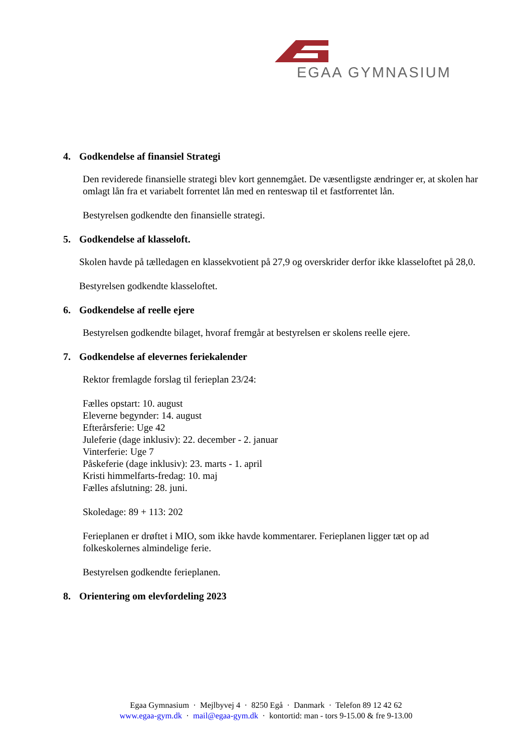EGAA GYMNASIUM
4. Godkendelse af finansiel Strategi
Den reviderede finansielle strategi blev kort gennemgået. De væsentligste ændringer er, at skolen har omlagt lån fra et variabelt forrentet lån med en renteswap til et fastforrentet lån.
Bestyrelsen godkendte den finansielle strategi.
5. Godkendelse af klasseloft.
Skolen havde på tælledagen en klassekvotient på 27,9 og overskrider derfor ikke klasseloftet på 28,0.
Bestyrelsen godkendte klasseloftet.
6. Godkendelse af reelle ejere
Bestyrelsen godkendte bilaget, hvoraf fremgår at bestyrelsen er skolens reelle ejere.
7. Godkendelse af elevernes feriekalender
Rektor fremlagde forslag til ferieplan 23/24:
Fælles opstart: 10. august
Eleverne begynder: 14. august
Efterårsferie: Uge 42
Juleferie (dage inklusiv): 22. december - 2. januar
Vinterferie: Uge 7
Påskeferie (dage inklusiv): 23. marts - 1. april
Kristi himmelfarts-fredag: 10. maj
Fælles afslutning: 28. juni.
Skoledage: 89 + 113: 202
Ferieplanen er drøftet i MIO, som ikke havde kommentarer. Ferieplanen ligger tæt op ad folkeskolernes almindelige ferie.
Bestyrelsen godkendte ferieplanen.
8. Orientering om elevfordeling 2023
Egaa Gymnasium · Mejlbyvej 4 · 8250 Egå · Danmark · Telefon 89 12 42 62
www.egaa-gym.dk · mail@egaa-gym.dk · kontortid: man - tors 9-15.00 & fre 9-13.00